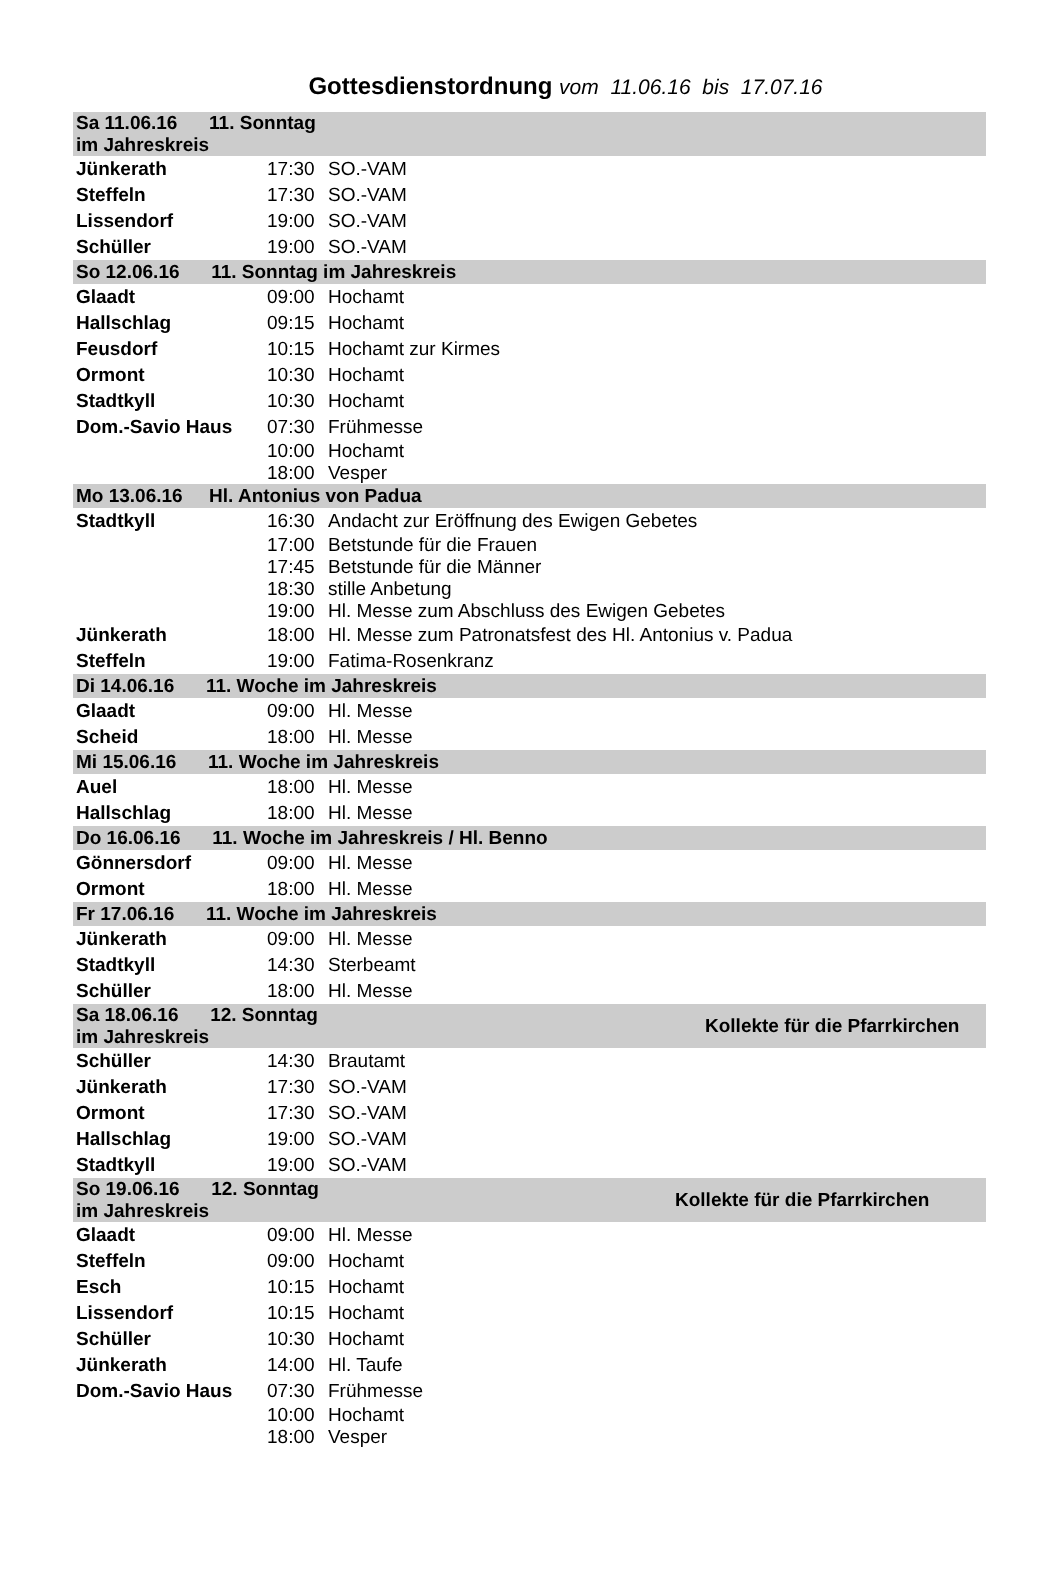Gottesdienstordnung vom 11.06.16 bis 17.07.16
| Sa 11.06.16 11. Sonntag im Jahreskreis | | |
| Jünkerath | 17:30 | SO.-VAM |
| Steffeln | 17:30 | SO.-VAM |
| Lissendorf | 19:00 | SO.-VAM |
| Schüller | 19:00 | SO.-VAM |
| So 12.06.16 11. Sonntag im Jahreskreis | | |
| Glaadt | 09:00 | Hochamt |
| Hallschlag | 09:15 | Hochamt |
| Feusdorf | 10:15 | Hochamt zur Kirmes |
| Ormont | 10:30 | Hochamt |
| Stadtkyll | 10:30 | Hochamt |
| Dom.-Savio Haus | 07:30 | Frühmesse |
| | 10:00 | Hochamt |
| | 18:00 | Vesper |
| Mo 13.06.16 Hl. Antonius von Padua | | |
| Stadtkyll | 16:30 | Andacht zur Eröffnung des Ewigen Gebetes |
| | 17:00 | Betstunde für die Frauen |
| | 17:45 | Betstunde für die Männer |
| | 18:30 | stille Anbetung |
| | 19:00 | Hl. Messe zum Abschluss des Ewigen Gebetes |
| Jünkerath | 18:00 | Hl. Messe zum Patronatsfest des Hl. Antonius v. Padua |
| Steffeln | 19:00 | Fatima-Rosenkranz |
| Di 14.06.16 11. Woche im Jahreskreis | | |
| Glaadt | 09:00 | Hl. Messe |
| Scheid | 18:00 | Hl. Messe |
| Mi 15.06.16 11. Woche im Jahreskreis | | |
| Auel | 18:00 | Hl. Messe |
| Hallschlag | 18:00 | Hl. Messe |
| Do 16.06.16 11. Woche im Jahreskreis / Hl. Benno | | |
| Gönnersdorf | 09:00 | Hl. Messe |
| Ormont | 18:00 | Hl. Messe |
| Fr 17.06.16 11. Woche im Jahreskreis | | |
| Jünkerath | 09:00 | Hl. Messe |
| Stadtkyll | 14:30 | Sterbeamt |
| Schüller | 18:00 | Hl. Messe |
| Sa 18.06.16 12. Sonntag im Jahreskreis | | Kollekte für die Pfarrkirchen |
| Schüller | 14:30 | Brautamt |
| Jünkerath | 17:30 | SO.-VAM |
| Ormont | 17:30 | SO.-VAM |
| Hallschlag | 19:00 | SO.-VAM |
| Stadtkyll | 19:00 | SO.-VAM |
| So 19.06.16 12. Sonntag im Jahreskreis | | Kollekte für die Pfarrkirchen |
| Glaadt | 09:00 | Hl. Messe |
| Steffeln | 09:00 | Hochamt |
| Esch | 10:15 | Hochamt |
| Lissendorf | 10:15 | Hochamt |
| Schüller | 10:30 | Hochamt |
| Jünkerath | 14:00 | Hl. Taufe |
| Dom.-Savio Haus | 07:30 | Frühmesse |
| | 10:00 | Hochamt |
| | 18:00 | Vesper |